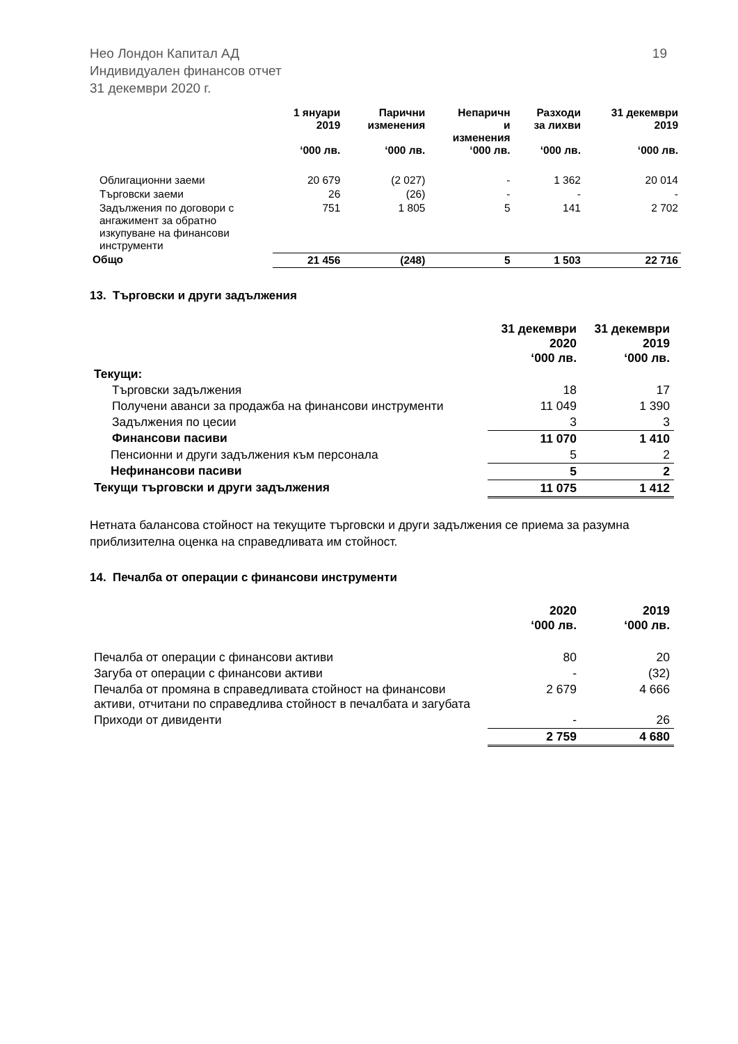19 Нео Лондон Капитал АД
Индивидуален финансов отчет
31 декември 2020 г.
| | 1 януари 2019 ‘000 лв. | Парични изменения ‘000 лв. | Непаричн и изменения ‘000 лв. | Разходи за лихви ‘000 лв. | 31 декември 2019 ‘000 лв. |
| --- | --- | --- | --- | --- | --- |
| Облигационни заеми | 20 679 | (2 027) | - | 1 362 | 20 014 |
| Търговски заеми | 26 | (26) | - | - | - |
| Задължения по договори с ангажимент за обратно изкупуване на финансови инструменти | 751 | 1 805 | 5 | 141 | 2 702 |
| Общо | 21 456 | (248) | 5 | 1 503 | 22 716 |
13. Търговски и други задължения
| | 31 декември 2020 ‘000 лв. | 31 декември 2019 ‘000 лв. |
| --- | --- | --- |
| Текущи: | | |
| Търговски задължения | 18 | 17 |
| Получени аванси за продажба на финансови инструменти | 11 049 | 1 390 |
| Задължения по цесии | 3 | 3 |
| Финансови пасиви | 11 070 | 1 410 |
| Пенсионни и други задължения към персонала | 5 | 2 |
| Нефинансови пасиви | 5 | 2 |
| Текущи търговски и други задължения | 11 075 | 1 412 |
Нетната балансова стойност на текущите търговски и други задължения се приема за разумна приблизителна оценка на справедливата им стойност.
14. Печалба от операции с финансови инструменти
| | 2020 ‘000 лв. | 2019 ‘000 лв. |
| --- | --- | --- |
| Печалба от операции с финансови активи | 80 | 20 |
| Загуба от операции с финансови активи | - | (32) |
| Печалба от промяна в справедливата стойност на финансови активи, отчитани по справедлива стойност в печалбата и загубата | 2 679 | 4 666 |
| Приходи от дивиденти | - | 26 |
| | 2 759 | 4 680 |